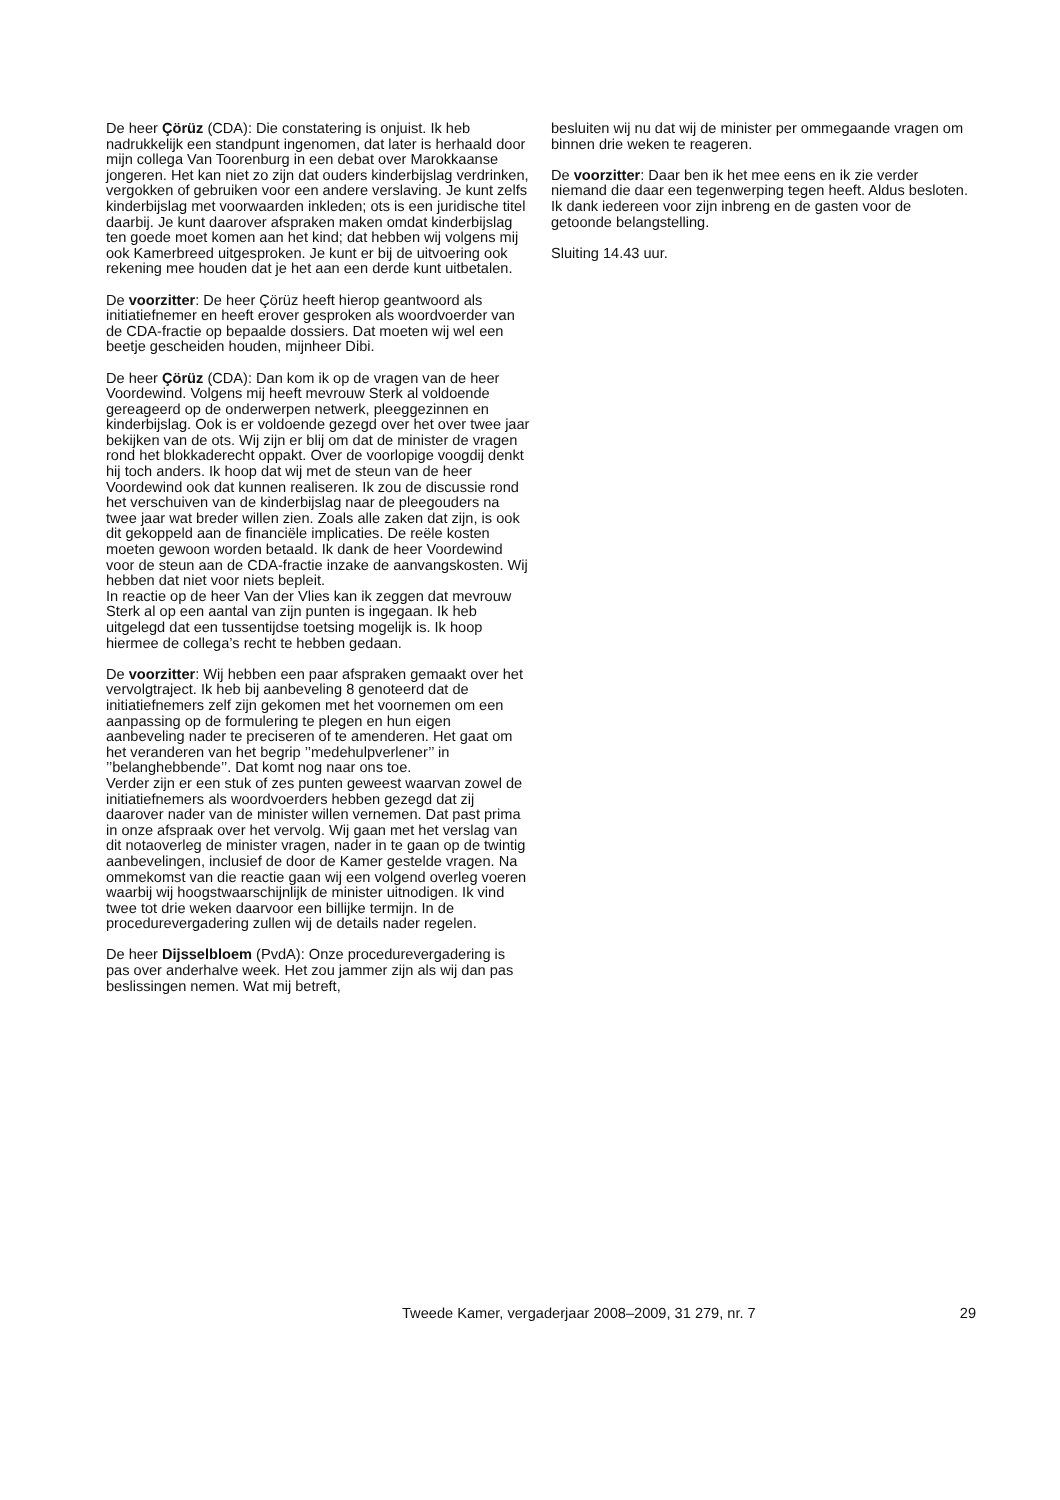De heer Çörüz (CDA): Die constatering is onjuist. Ik heb nadrukkelijk een standpunt ingenomen, dat later is herhaald door mijn collega Van Toorenburg in een debat over Marokkaanse jongeren. Het kan niet zo zijn dat ouders kinderbijslag verdrinken, vergokken of gebruiken voor een andere verslaving. Je kunt zelfs kinderbijslag met voorwaarden inkleden; ots is een juridische titel daarbij. Je kunt daarover afspraken maken omdat kinderbijslag ten goede moet komen aan het kind; dat hebben wij volgens mij ook Kamerbreed uitgesproken. Je kunt er bij de uitvoering ook rekening mee houden dat je het aan een derde kunt uitbetalen.
De voorzitter: De heer Çörüz heeft hierop geantwoord als initiatiefnemer en heeft erover gesproken als woordvoerder van de CDA-fractie op bepaalde dossiers. Dat moeten wij wel een beetje gescheiden houden, mijnheer Dibi.
De heer Çörüz (CDA): Dan kom ik op de vragen van de heer Voordewind. Volgens mij heeft mevrouw Sterk al voldoende gereageerd op de onderwerpen netwerk, pleeggezinnen en kinderbijslag. Ook is er voldoende gezegd over het over twee jaar bekijken van de ots. Wij zijn er blij om dat de minister de vragen rond het blokkaderecht oppakt. Over de voorlopige voogdij denkt hij toch anders. Ik hoop dat wij met de steun van de heer Voordewind ook dat kunnen realiseren. Ik zou de discussie rond het verschuiven van de kinderbijslag naar de pleegouders na twee jaar wat breder willen zien. Zoals alle zaken dat zijn, is ook dit gekoppeld aan de financiële implicaties. De reële kosten moeten gewoon worden betaald. Ik dank de heer Voordewind voor de steun aan de CDA-fractie inzake de aanvangskosten. Wij hebben dat niet voor niets bepleit.
In reactie op de heer Van der Vlies kan ik zeggen dat mevrouw Sterk al op een aantal van zijn punten is ingegaan. Ik heb uitgelegd dat een tussentijdse toetsing mogelijk is. Ik hoop hiermee de collega’s recht te hebben gedaan.
De voorzitter: Wij hebben een paar afspraken gemaakt over het vervolgtraject. Ik heb bij aanbeveling 8 genoteerd dat de initiatiefnemers zelf zijn gekomen met het voornemen om een aanpassing op de formulering te plegen en hun eigen aanbeveling nader te preciseren of te amenderen. Het gaat om het veranderen van het begrip ’’medehulpverlener’’ in ’’belanghebbende’’. Dat komt nog naar ons toe.
Verder zijn er een stuk of zes punten geweest waarvan zowel de initiatiefnemers als woordvoerders hebben gezegd dat zij daarover nader van de minister willen vernemen. Dat past prima in onze afspraak over het vervolg. Wij gaan met het verslag van dit notaoverleg de minister vragen, nader in te gaan op de twintig aanbevelingen, inclusief de door de Kamer gestelde vragen. Na ommekomst van die reactie gaan wij een volgend overleg voeren waarbij wij hoogstwaarschijnlijk de minister uitnodigen. Ik vind twee tot drie weken daarvoor een billijke termijn. In de procedurevergadering zullen wij de details nader regelen.
De heer Dijsselbloem (PvdA): Onze procedurevergadering is pas over anderhalve week. Het zou jammer zijn als wij dan pas beslissingen nemen. Wat mij betreft,
besluiten wij nu dat wij de minister per ommegaande vragen om binnen drie weken te reageren.
De voorzitter: Daar ben ik het mee eens en ik zie verder niemand die daar een tegenwerping tegen heeft. Aldus besloten. Ik dank iedereen voor zijn inbreng en de gasten voor de getoonde belangstelling.
Sluiting 14.43 uur.
Tweede Kamer, vergaderjaar 2008–2009, 31 279, nr. 7 29